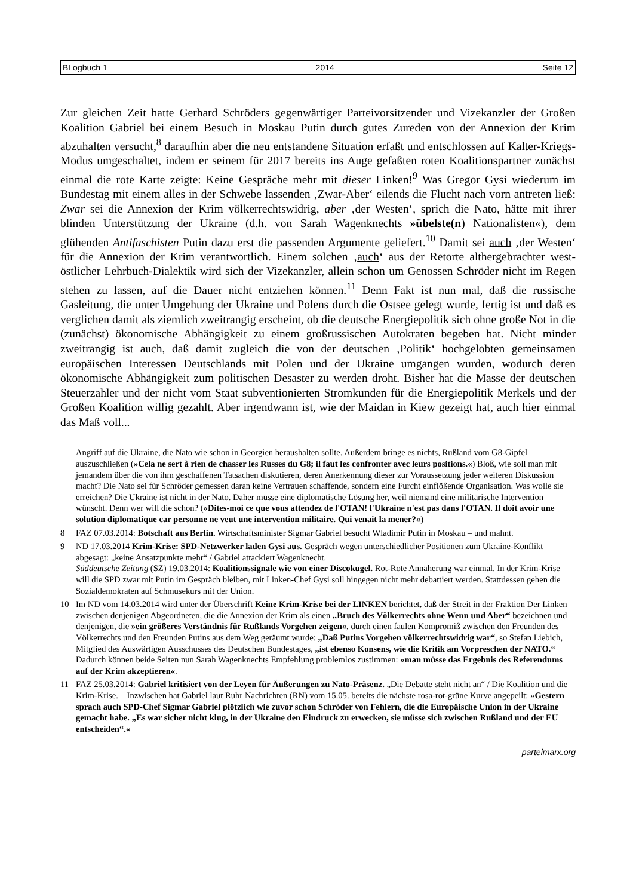BLogbuch 1 2014 Seite 12
Zur gleichen Zeit hatte Gerhard Schröders gegenwärtiger Parteivorsitzender und Vizekanzler der Großen Koalition Gabriel bei einem Besuch in Moskau Putin durch gutes Zureden von der Annexion der Krim abzuhalten versucht,<sup>8</sup> daraufhin aber die neu entstandene Situation erfaßt und entschlossen auf Kalter-Kriegs-Modus umgeschaltet, indem er seinem für 2017 bereits ins Auge gefaßten roten Koalitionspartner zunächst einmal die rote Karte zeigte: Keine Gespräche mehr mit dieser Linken!<sup>9</sup> Was Gregor Gysi wiederum im Bundestag mit einem alles in der Schwebe lassenden ‚Zwar-Aber‘ eilends die Flucht nach vorn antreten ließ: Zwar sei die Annexion der Krim völkerrechtswidrig, aber ‚der Westen‘, sprich die Nato, hätte mit ihrer blinden Unterstützung der Ukraine (d.h. von Sarah Wagenknechts »übelste(n) Nationalisten«), dem glühenden Antifaschisten Putin dazu erst die passenden Argumente geliefert.<sup>10</sup> Damit sei auch ‚der Westen‘ für die Annexion der Krim verantwortlich. Einem solchen ‚auch‘ aus der Retorte althergebrachter west-östlicher Lehrbuch-Dialektik wird sich der Vizekanzler, allein schon um Genossen Schröder nicht im Regen stehen zu lassen, auf die Dauer nicht entziehen können.<sup>11</sup> Denn Fakt ist nun mal, daß die russische Gasleitung, die unter Umgehung der Ukraine und Polens durch die Ostsee gelegt wurde, fertig ist und daß es verglichen damit als ziemlich zweitrangig erscheint, ob die deutsche Energiepolitik sich ohne große Not in die (zunächst) ökonomische Abhängigkeit zu einem großrussischen Autokraten begeben hat. Nicht minder zweitrangig ist auch, daß damit zugleich die von der deutschen ‚Politik‘ hochgelobten gemeinsamen europäischen Interessen Deutschlands mit Polen und der Ukraine umgangen wurden, wodurch deren ökonomische Abhängigkeit zum politischen Desaster zu werden droht. Bisher hat die Masse der deutschen Steuerzahler und der nicht vom Staat subventionierten Stromkunden für die Energiepolitik Merkels und der Großen Koalition willig gezahlt. Aber irgendwann ist, wie der Maidan in Kiew gezeigt hat, auch hier einmal das Maß voll...
Angriff auf die Ukraine, die Nato wie schon in Georgien heraushalten sollte. Außerdem bringe es nichts, Rußland vom G8-Gipfel auszuschließen (»Cela ne sert à rien de chasser les Russes du G8; il faut les confronter avec leurs positions.«) Bloß, wie soll man mit jemandem über die von ihm geschaffenen Tatsachen diskutieren, deren Anerkennung dieser zur Voraussetzung jeder weiteren Diskussion macht? Die Nato sei für Schröder gemessen daran keine Vertrauen schaffende, sondern eine Furcht einflößende Organisation. Was wolle sie erreichen? Die Ukraine ist nicht in der Nato. Daher müsse eine diplomatische Lösung her, weil niemand eine militärische Intervention wünscht. Denn wer will die schon? (»Dites-moi ce que vous attendez de l'OTAN! l'Ukraine n'est pas dans l'OTAN. Il doit avoir une solution diplomatique car personne ne veut une intervention militaire. Qui venait la mener?«)
8 FAZ 07.03.2014: Botschaft aus Berlin. Wirtschaftsminister Sigmar Gabriel besucht Wladimir Putin in Moskau – und mahnt.
9 ND 17.03.2014 Krim-Krise: SPD-Netzwerker laden Gysi aus. Gespräch wegen unterschiedlicher Positionen zum Ukraine-Konflikt abgesagt: „keine Ansatzpunkte mehr“ / Gabriel attackiert Wagenknecht.
Süddeutsche Zeitung (SZ) 19.03.2014: Koalitionssignale wie von einer Discokugel. Rot-Rote Annäherung war einmal. In der Krim-Krise will die SPD zwar mit Putin im Gespräch bleiben, mit Linken-Chef Gysi soll hingegen nicht mehr debattiert werden. Stattdessen gehen die Sozialdemokraten auf Schmusekurs mit der Union.
10 Im ND vom 14.03.2014 wird unter der Überschrift Keine Krim-Krise bei der LINKEN berichtet, daß der Streit in der Fraktion Der Linken zwischen denjenigen Abgeordneten, die die Annexion der Krim als einen „Bruch des Völkerrechts ohne Wenn und Aber“ bezeichnen und denjenigen, die »ein größeres Verständnis für Rußlands Vorgehen zeigen«, durch einen faulen Kompromiß zwischen den Freunden des Völkerrechts und den Freunden Putins aus dem Weg geräumt wurde: „Daß Putins Vorgehen völkerrechtswidrig war“, so Stefan Liebich, Mitglied des Auswärtigen Ausschusses des Deutschen Bundestages, „ist ebenso Konsens, wie die Kritik am Vorpreschen der NATO.“ Dadurch können beide Seiten nun Sarah Wagenknechts Empfehlung problemlos zustimmen: »man müsse das Ergebnis des Referendums auf der Krim akzeptieren«.
11 FAZ 25.03.2014: Gabriel kritisiert von der Leyen für Äußerungen zu Nato-Präsenz. „Die Debatte steht nicht an“ / Die Koalition und die Krim-Krise. – Inzwischen hat Gabriel laut Ruhr Nachrichten (RN) vom 15.05. bereits die nächste rosa-rot-grüne Kurve angepeilt: »Gestern sprach auch SPD-Chef Sigmar Gabriel plötzlich wie zuvor schon Schröder von Fehlern, die die Europäische Union in der Ukraine gemacht habe. „Es war sicher nicht klug, in der Ukraine den Eindruck zu erwecken, sie müsse sich zwischen Rußland und der EU entscheiden“.«
parteimarx.org